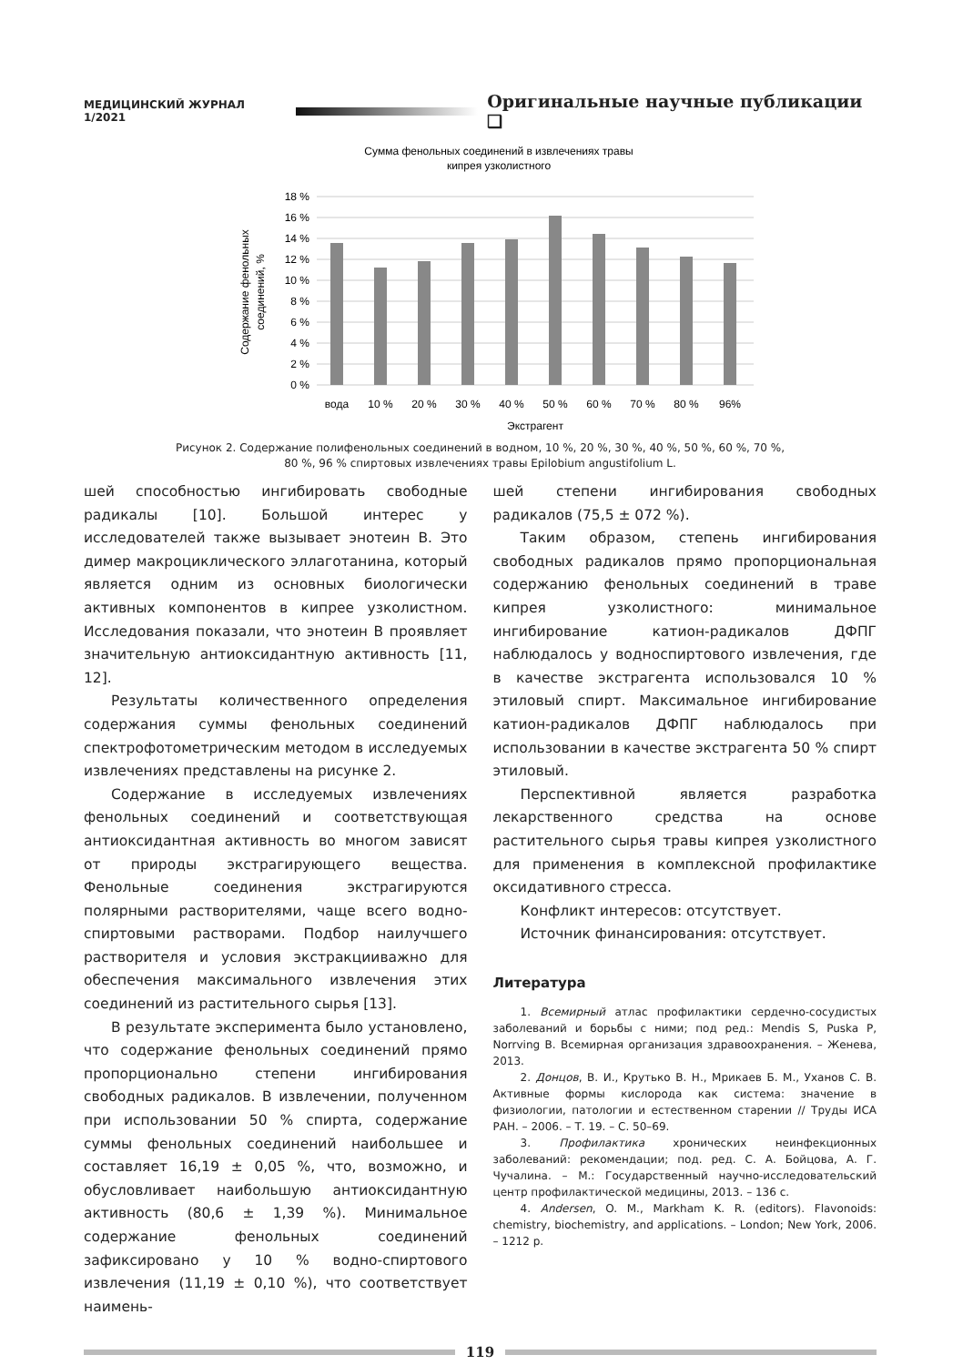МЕДИЦИНСКИЙ ЖУРНАЛ 1/2021 Оригинальные научные публикации ❑
Сумма фенольных соединений в извлечениях травы
кипрея узколистного
18 %
16 %
14 %
12 %
10 %
8 %
6 %
4 %
2 %
0 %
вода
10 %
20 %
30 %
40 %
50 %
60 %
70 %
80 %
96%
Экстрагент
Содержание фенольных
соединений, %
Рисунок 2. Содержание полифенольных соединений в водном, 10 %, 20 %, 30 %, 40 %, 50 %, 60 %, 70 %,
80 %, 96 % спиртовых извлечениях травы Epilobium angustifolium L.
шей способностью ингибировать свободные радикалы [10]. Большой интерес у исследователей также вызывает энотеин В. Это димер макроциклического эллаготанина, который является одним из основных биологически активных компонентов в кипрее узколистном. Исследования показали, что энотеин В проявляет значительную антиоксидантную активность [11, 12].
Результаты количественного определения содержания суммы фенольных соединений спектрофотометрическим методом в исследуемых извлечениях представлены на рисунке 2.
Содержание в исследуемых извлечениях фенольных соединений и соответствующая антиоксидантная активность во многом зависят от природы экстрагирующего вещества. Фенольные соединения экстрагируются полярными растворителями, чаще всего водно-спиртовыми растворами. Подбор наилучшего растворителя и условия экстракцииважно для обеспечения максимального извлечения этих соединений из растительного сырья [13].
В результате эксперимента было установлено, что содержание фенольных соединений прямо пропорционально степени ингибирования свободных радикалов. В извлечении, полученном при использовании 50 % спирта, содержание суммы фенольных соединений наибольшее и составляет 16,19 ± 0,05 %, что, возможно, и обусловливает наибольшую антиоксидантную активность (80,6 ± 1,39 %). Минимальное содержание фенольных соединений зафиксировано у 10 % водно-спиртового извлечения (11,19 ± 0,10 %), что соответствует наимень-
шей степени ингибирования свободных радикалов (75,5 ± 072 %).
Таким образом, степень ингибирования свободных радикалов прямо пропорциональная содержанию фенольных соединений в траве кипрея узколистного: минимальное ингибирование катион-радикалов ДФПГ наблюдалось у водноспиртового извлечения, где в качестве экстрагента использовался 10 % этиловый спирт. Максимальное ингибирование катион-радикалов ДФПГ наблюдалось при использовании в качестве экстрагента 50 % спирт этиловый.
Перспективной является разработка лекарственного средства на основе растительного сырья травы кипрея узколистного для применения в комплексной профилактике оксидативного стресса.
Конфликт интересов: отсутствует.
Источник финансирования: отсутствует.
Литература
1. Всемирный атлас профилактики сердечно-сосудистых заболеваний и борьбы с ними; под ред.: Mendis S, Puska P, Norrving B. Всемирная организация здравоохранения. – Женева, 2013.
2. Донцов, В. И., Крутько В. Н., Мрикаев Б. М., Уханов С. В. Активные формы кислорода как система: значение в физиологии, патологии и естественном старении // Труды ИСА РАН. – 2006. – Т. 19. – С. 50–69.
3. Профилактика хронических неинфекционных заболеваний: рекомендации; под. ред. С. А. Бойцова, А. Г. Чучалина. – М.: Государственный научно-исследовательский центр профилактической медицины, 2013. – 136 с.
4. Andersen, O. M., Markham K. R. (editors). Flavonoids: chemistry, biochemistry, and applications. – London; New York, 2006. – 1212 p.
119